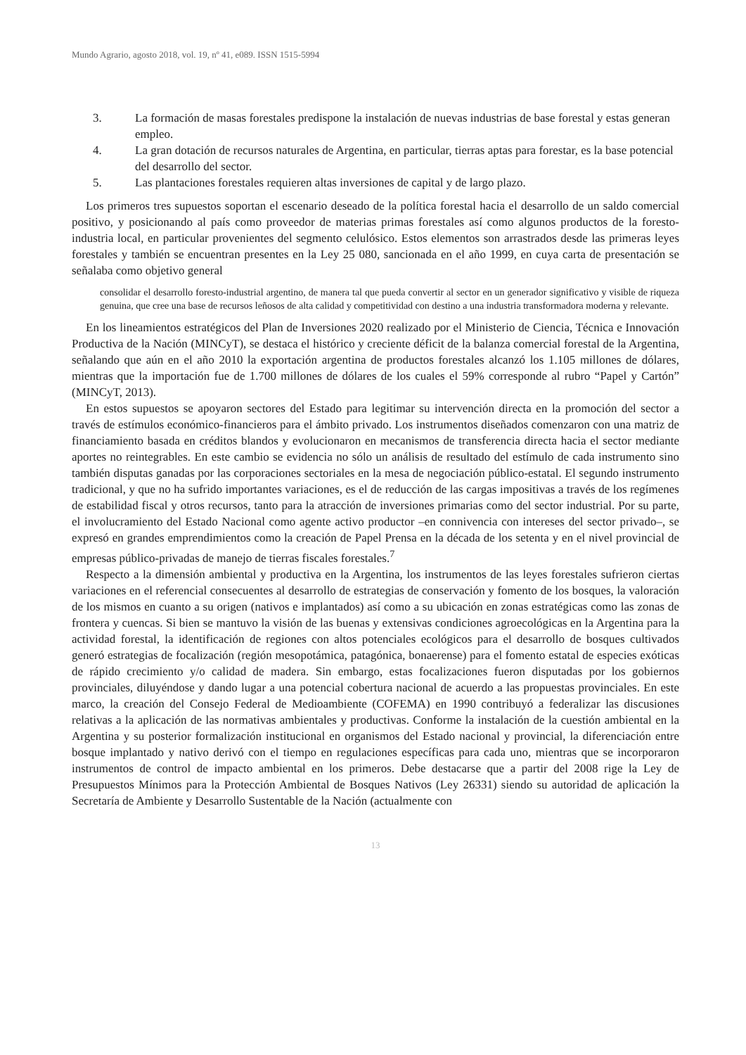Mundo Agrario, agosto 2018, vol. 19, nº 41, e089. ISSN 1515-5994
3. La formación de masas forestales predispone la instalación de nuevas industrias de base forestal y estas generan empleo.
4. La gran dotación de recursos naturales de Argentina, en particular, tierras aptas para forestar, es la base potencial del desarrollo del sector.
5. Las plantaciones forestales requieren altas inversiones de capital y de largo plazo.
Los primeros tres supuestos soportan el escenario deseado de la política forestal hacia el desarrollo de un saldo comercial positivo, y posicionando al país como proveedor de materias primas forestales así como algunos productos de la foresto-industria local, en particular provenientes del segmento celulósico. Estos elementos son arrastrados desde las primeras leyes forestales y también se encuentran presentes en la Ley 25 080, sancionada en el año 1999, en cuya carta de presentación se señalaba como objetivo general
consolidar el desarrollo foresto-industrial argentino, de manera tal que pueda convertir al sector en un generador significativo y visible de riqueza genuina, que cree una base de recursos leñosos de alta calidad y competitividad con destino a una industria transformadora moderna y relevante.
En los lineamientos estratégicos del Plan de Inversiones 2020 realizado por el Ministerio de Ciencia, Técnica e Innovación Productiva de la Nación (MINCyT), se destaca el histórico y creciente déficit de la balanza comercial forestal de la Argentina, señalando que aún en el año 2010 la exportación argentina de productos forestales alcanzó los 1.105 millones de dólares, mientras que la importación fue de 1.700 millones de dólares de los cuales el 59% corresponde al rubro “Papel y Cartón” (MINCyT, 2013).
En estos supuestos se apoyaron sectores del Estado para legitimar su intervención directa en la promoción del sector a través de estímulos económico-financieros para el ámbito privado. Los instrumentos diseñados comenzaron con una matriz de financiamiento basada en créditos blandos y evolucionaron en mecanismos de transferencia directa hacia el sector mediante aportes no reintegrables. En este cambio se evidencia no sólo un análisis de resultado del estímulo de cada instrumento sino también disputas ganadas por las corporaciones sectoriales en la mesa de negociación público-estatal. El segundo instrumento tradicional, y que no ha sufrido importantes variaciones, es el de reducción de las cargas impositivas a través de los regímenes de estabilidad fiscal y otros recursos, tanto para la atracción de inversiones primarias como del sector industrial. Por su parte, el involucramiento del Estado Nacional como agente activo productor –en connivencia con intereses del sector privado–, se expresó en grandes emprendimientos como la creación de Papel Prensa en la década de los setenta y en el nivel provincial de empresas público-privadas de manejo de tierras fiscales forestales.<sup>7</sup>
Respecto a la dimensión ambiental y productiva en la Argentina, los instrumentos de las leyes forestales sufrieron ciertas variaciones en el referencial consecuentes al desarrollo de estrategias de conservación y fomento de los bosques, la valoración de los mismos en cuanto a su origen (nativos e implantados) así como a su ubicación en zonas estratégicas como las zonas de frontera y cuencas. Si bien se mantuvo la visión de las buenas y extensivas condiciones agroecológicas en la Argentina para la actividad forestal, la identificación de regiones con altos potenciales ecológicos para el desarrollo de bosques cultivados generó estrategias de focalización (región mesopotámica, patagónica, bonaerense) para el fomento estatal de especies exóticas de rápido crecimiento y/o calidad de madera. Sin embargo, estas focalizaciones fueron disputadas por los gobiernos provinciales, diluyéndose y dando lugar a una potencial cobertura nacional de acuerdo a las propuestas provinciales. En este marco, la creación del Consejo Federal de Medioambiente (COFEMA) en 1990 contribuyó a federalizar las discusiones relativas a la aplicación de las normativas ambientales y productivas. Conforme la instalación de la cuestión ambiental en la Argentina y su posterior formalización institucional en organismos del Estado nacional y provincial, la diferenciación entre bosque implantado y nativo derivó con el tiempo en regulaciones específicas para cada uno, mientras que se incorporaron instrumentos de control de impacto ambiental en los primeros. Debe destacarse que a partir del 2008 rige la Ley de Presupuestos Mínimos para la Protección Ambiental de Bosques Nativos (Ley 26331) siendo su autoridad de aplicación la Secretaría de Ambiente y Desarrollo Sustentable de la Nación (actualmente con
13